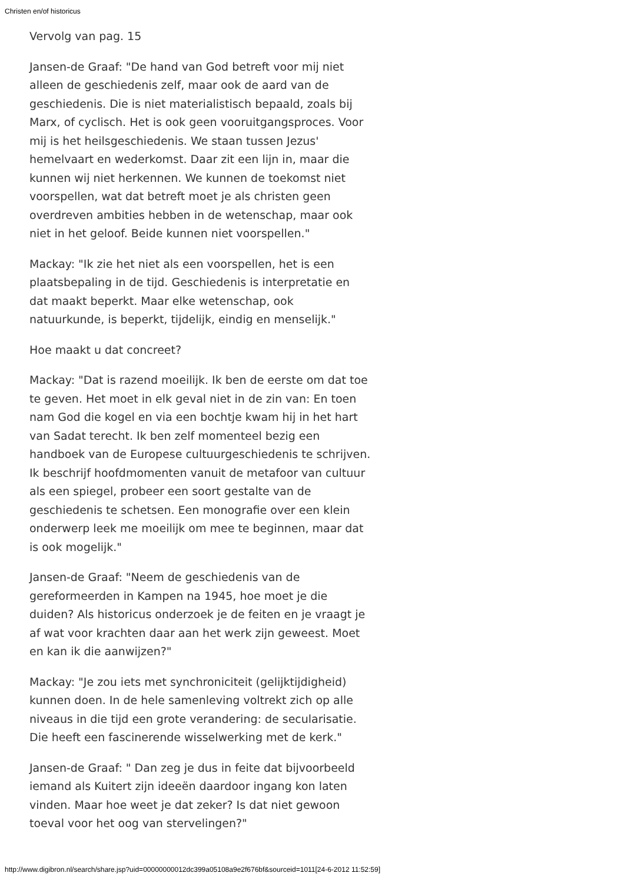Christen en/of historicus
Vervolg van pag. 15
Jansen-de Graaf: "De hand van God betreft voor mij niet alleen de geschiedenis zelf, maar ook de aard van de geschiedenis. Die is niet materialistisch bepaald, zoals bij Marx, of cyclisch. Het is ook geen vooruitgangsproces. Voor mij is het heilsgeschiedenis. We staan tussen Jezus' hemelvaart en wederkomst. Daar zit een lijn in, maar die kunnen wij niet herkennen. We kunnen de toekomst niet voorspellen, wat dat betreft moet je als christen geen overdreven ambities hebben in de wetenschap, maar ook niet in het geloof. Beide kunnen niet voorspellen."
Mackay: "Ik zie het niet als een voorspellen, het is een plaatsbepaling in de tijd. Geschiedenis is interpretatie en dat maakt beperkt. Maar elke wetenschap, ook natuurkunde, is beperkt, tijdelijk, eindig en menselijk."
Hoe maakt u dat concreet?
Mackay: "Dat is razend moeilijk. Ik ben de eerste om dat toe te geven. Het moet in elk geval niet in de zin van: En toen nam God die kogel en via een bochtje kwam hij in het hart van Sadat terecht. Ik ben zelf momenteel bezig een handboek van de Europese cultuurgeschiedenis te schrijven. Ik beschrijf hoofdmomenten vanuit de metafoor van cultuur als een spiegel, probeer een soort gestalte van de geschiedenis te schetsen. Een monografie over een klein onderwerp leek me moeilijk om mee te beginnen, maar dat is ook mogelijk."
Jansen-de Graaf: "Neem de geschiedenis van de gereformeerden in Kampen na 1945, hoe moet je die duiden? Als historicus onderzoek je de feiten en je vraagt je af wat voor krachten daar aan het werk zijn geweest. Moet en kan ik die aanwijzen?"
Mackay: "Je zou iets met synchroniciteit (gelijktijdigheid) kunnen doen. In de hele samenleving voltrekt zich op alle niveaus in die tijd een grote verandering: de secularisatie. Die heeft een fascinerende wisselwerking met de kerk."
Jansen-de Graaf: " Dan zeg je dus in feite dat bijvoorbeeld iemand als Kuitert zijn ideeën daardoor ingang kon laten vinden. Maar hoe weet je dat zeker? Is dat niet gewoon toeval voor het oog van stervelingen?"
http://www.digibron.nl/search/share.jsp?uid=00000000012dc399a05108a9e2f676bf&sourceid=1011[24-6-2012 11:52:59]